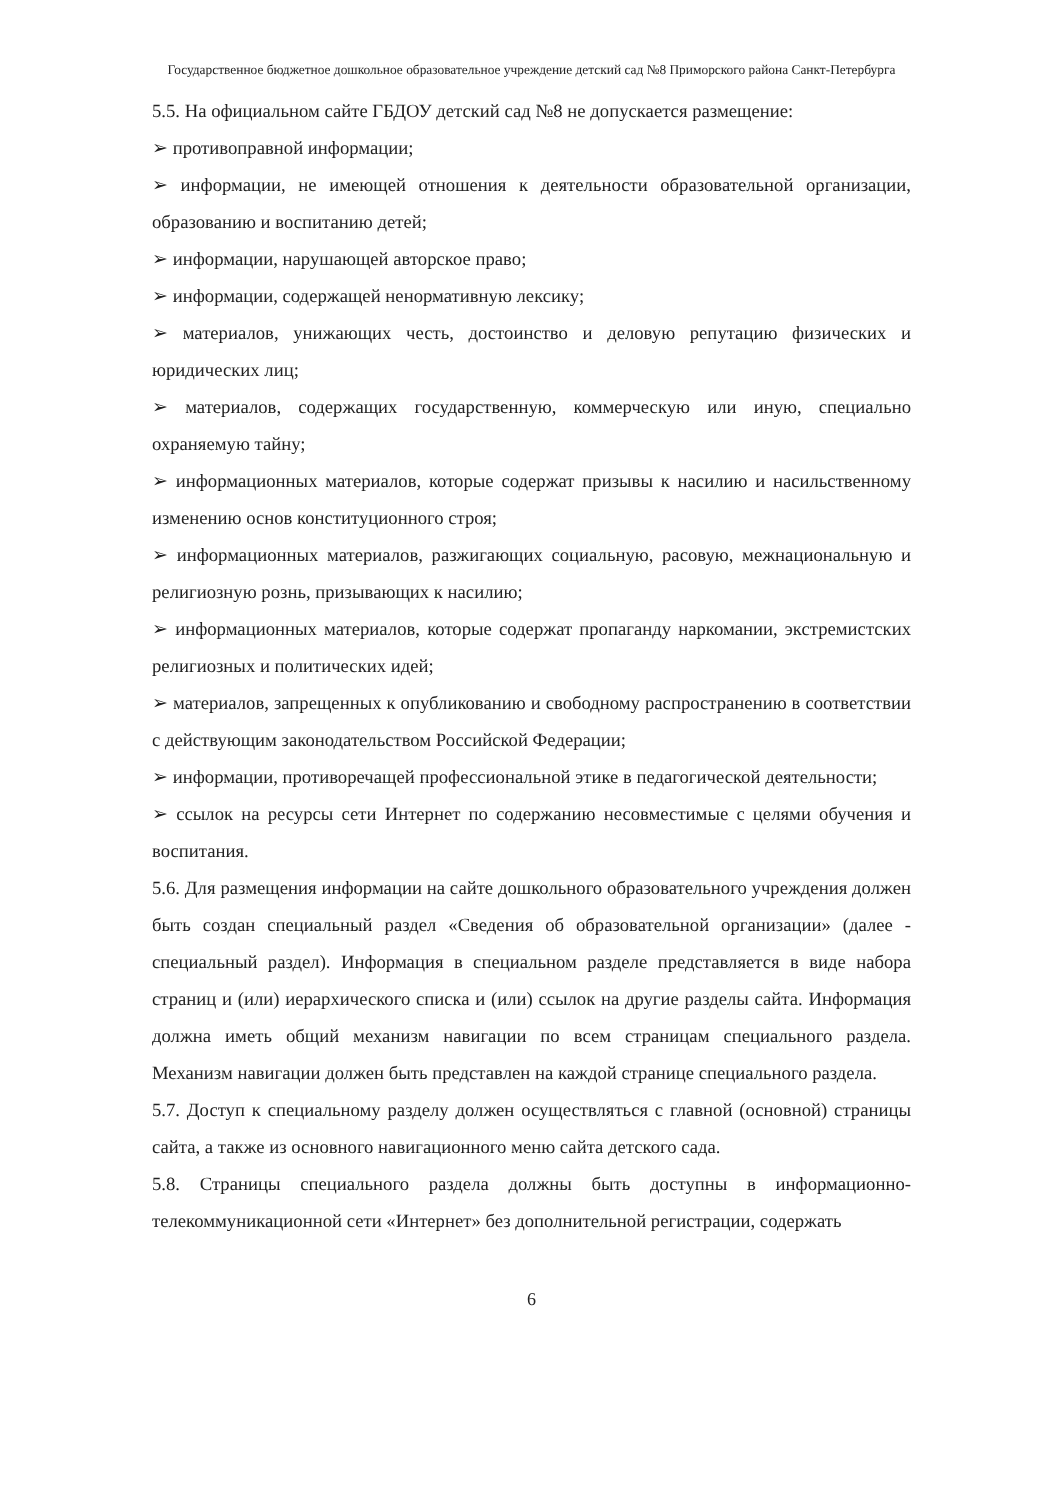Государственное бюджетное дошкольное образовательное учреждение детский сад №8 Приморского района Санкт-Петербурга
5.5. На официальном сайте ГБДОУ детский сад №8 не допускается размещение:
➢ противоправной информации;
➢ информации, не имеющей отношения к деятельности образовательной организации, образованию и воспитанию детей;
➢ информации, нарушающей авторское право;
➢ информации, содержащей ненормативную лексику;
➢ материалов, унижающих честь, достоинство и деловую репутацию физических и юридических лиц;
➢ материалов, содержащих государственную, коммерческую или иную, специально охраняемую тайну;
➢ информационных материалов, которые содержат призывы к насилию и насильственному изменению основ конституционного строя;
➢ информационных материалов, разжигающих социальную, расовую, межнациональную и религиозную рознь, призывающих к насилию;
➢ информационных материалов, которые содержат пропаганду наркомании, экстремистских религиозных и политических идей;
➢ материалов, запрещенных к опубликованию и свободному распространению в соответствии с действующим законодательством Российской Федерации;
➢ информации, противоречащей профессиональной этике в педагогической деятельности;
➢ ссылок на ресурсы сети Интернет по содержанию несовместимые с целями обучения и воспитания.
5.6. Для размещения информации на сайте дошкольного образовательного учреждения должен быть создан специальный раздел «Сведения об образовательной организации» (далее - специальный раздел). Информация в специальном разделе представляется в виде набора страниц и (или) иерархического списка и (или) ссылок на другие разделы сайта. Информация должна иметь общий механизм навигации по всем страницам специального раздела. Механизм навигации должен быть представлен на каждой странице специального раздела.
5.7. Доступ к специальному разделу должен осуществляться с главной (основной) страницы сайта, а также из основного навигационного меню сайта детского сада.
5.8. Страницы специального раздела должны быть доступны в информационно-телекоммуникационной сети «Интернет» без дополнительной регистрации, содержать
6